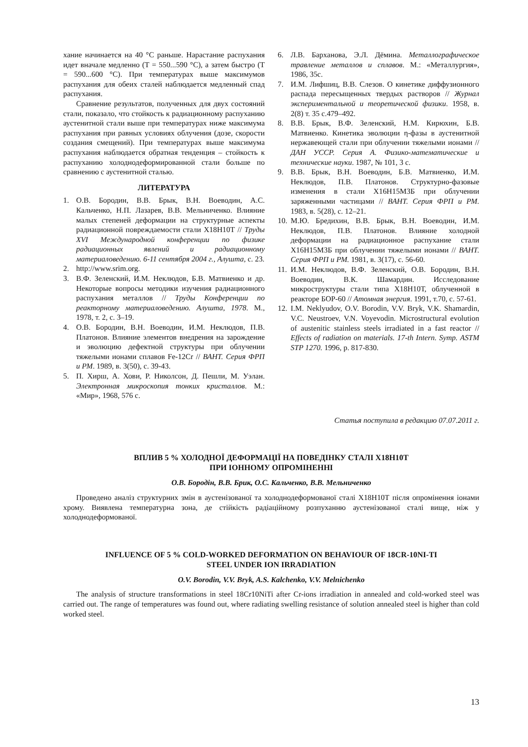хание начинается на 40 °С раньше. Нарастание распухания идет вначале медленно (Т = 550...590 °С), а затем быстро (Т = 590...600 °С). При температурах выше максимумов распухания для обеих сталей наблюдается медленный спад распухания.
Сравнение результатов, полученных для двух состояний стали, показало, что стойкость к радиационному распуханию аустенитной стали выше при температурах ниже максимума распухания при равных условиях облучения (дозе, скорости создания смещений). При температурах выше максимума распухания наблюдается обратная тенденция – стойкость к распуханию холоднодеформированной стали больше по сравнению с аустенитной сталью.
ЛИТЕРАТУРА
1. О.В. Бородин, В.В. Брык, В.Н. Воеводин, А.С. Кальченко, Н.П. Лазарев, В.В. Мельниченко. Влияние малых степеней деформации на структурные аспекты радиационной повреждаемости стали Х18Н10Т // Труды XVI Международной конференции по физике радиационных явлений и радиационному материаловедению. 6-11 сентября 2004 г., Алушта, с. 23.
2. http://www.srim.org.
3. В.Ф. Зеленский, И.М. Неклюдов, Б.В. Матвиенко и др. Некоторые вопросы методики изучения радиационного распухания металлов // Труды Конференции по реакторному материаловедению. Алушта, 1978. М., 1978, т. 2, с. 3–19.
4. О.В. Бородин, В.Н. Воеводин, И.М. Неклюдов, П.В. Платонов. Влияние элементов внедрения на зарождение и эволюцию дефектной структуры при облучении тяжелыми ионами сплавов Fe-12Cr // ВАНТ. Серия ФРП и РМ. 1989, в. 3(50), с. 39-43.
5. П. Хирш, А. Хови, Р. Николсон, Д. Пешли, М. Уэлан. Электронная микроскопия тонких кристаллов. М.: «Мир», 1968, 576 с.
6. Л.В. Барханова, Э.Л. Дёмина. Металлографическое травление металлов и сплавов. М.: «Металлургия», 1986, 35с.
7. И.М. Лифшиц, В.В. Слезов. О кинетике диффузионного распада пересыщенных твердых растворов // Журнал экспериментальной и теоретической физики. 1958, в. 2(8) т. 35 с.479–492.
8. В.В. Брык, В.Ф. Зеленский, Н.М. Кирюхин, Б.В. Матвиенко. Кинетика эволюции η-фазы в аустенитной нержавеющей стали при облучении тяжелыми ионами // ДАН УССР. Серия А. Физико-математические и технические науки. 1987, № 101, 3 с.
9. В.В. Брык, В.Н. Воеводин, Б.В. Матвиенко, И.М. Неклюдов, П.В. Платонов. Структурно-фазовые изменения в стали Х16Н15М3Б при облучении заряженными частицами // ВАНТ. Серия ФРП и РМ. 1983, в. 5(28), с. 12–21.
10. М.Ю. Бредихин, В.В. Брык, В.Н. Воеводин, И.М. Неклюдов, П.В. Платонов. Влияние холодной деформации на радиационное распухание стали Х16Н15М3Б при облучении тяжелыми ионами // ВАНТ. Серия ФРП и РМ. 1981, в. 3(17), с. 56-60.
11. И.М. Неклюдов, В.Ф. Зеленский, О.В. Бородин, В.Н. Воеводин, В.К. Шамардин. Исследование микроструктуры стали типа Х18Н10Т, облученной в реакторе БОР-60 // Атомная энергия. 1991, т.70, с. 57-61.
12. I.M. Neklyudov, O.V. Borodin, V.V. Bryk, V.K. Shamardin, V.C. Neustroev, V.N. Voyevodin. Microstructural evolution of austenitic stainless steels irradiated in a fast reactor // Effects of radiation on materials. 17-th Intern. Symp. ASTM STP 1270. 1996, p. 817-830.
Статья поступила в редакцию 07.07.2011 г.
ВПЛИВ 5 % ХОЛОДНОЇ ДЕФОРМАЦІЇ НА ПОВЕДІНКУ СТАЛІ Х18Н10Т
ПРИ ІОННОМУ ОПРОМІНЕННІ
О.В. Бородін, В.В. Брик, О.С. Кальченко, В.В. Мельниченко
Проведено аналіз структурних змін в аустенізованої та холоднодеформованої сталі Х18Н10Т після опромінення іонами хрому. Виявлена температурна зона, де стійкість радіаційному розпуханню аустенізованої сталі вище, ніж у холоднодеформованої.
INFLUENCE OF 5 % COLD-WORKED DEFORMATION ON BEHAVIOUR OF 18CR-10NI-TI
STEEL UNDER ION IRRADIATION
O.V. Borodin, V.V. Bryk, A.S. Kalchenko, V.V. Melnichenko
The analysis of structure transformations in steel 18Cr10NiTi after Cr-ions irradiation in annealed and cold-worked steel was carried out. The range of temperatures was found out, where radiating swelling resistance of solution annealed steel is higher than cold worked steel.
13